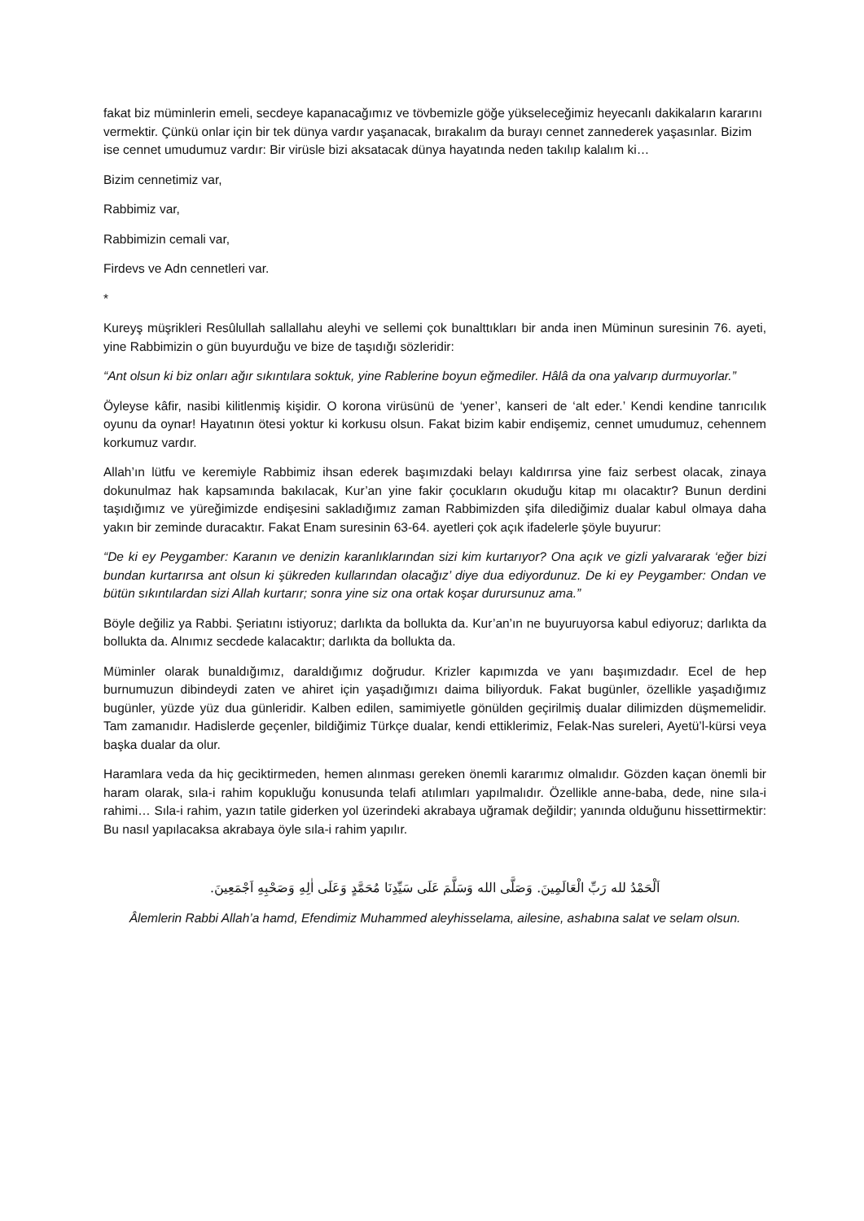fakat biz müminlerin emeli, secdeye kapanacağımız ve tövbemizle göğe yükseleceğimiz heyecanlı dakikaların kararını vermektir. Çünkü onlar için bir tek dünya vardır yaşanacak, bırakalım da burayı cennet zannederek yaşasınlar. Bizim ise cennet umudumuz vardır: Bir virüsle bizi aksatacak dünya hayatında neden takılıp kalalım ki…
Bizim cennetimiz var,
Rabbimiz var,
Rabbimizin cemali var,
Firdevs ve Adn cennetleri var.
*
Kureyş müşrikleri Resûlullah sallallahu aleyhi ve sellemi çok bunalttıkları bir anda inen Müminun suresinin 76. ayeti, yine Rabbimizin o gün buyurduğu ve bize de taşıdığı sözleridir:
“Ant olsun ki biz onları ağır sıkıntılara soktuk, yine Rablerine boyun eğmediler. Hâlâ da ona yalvarıp durmuyorlar.”
Öyleyse kâfir, nasibi kilitlenmiş kişidir. O korona virüsünü de ‘yener’, kanseri de ‘alt eder.’ Kendi kendine tanrıcılık oyunu da oynar! Hayatının ötesi yoktur ki korkusu olsun. Fakat bizim kabir endişemiz, cennet umudumuz, cehennem korkumuz vardır.
Allah’ın lütfu ve keremiyle Rabbimiz ihsan ederek başımızdaki belayı kaldırırsa yine faiz serbest olacak, zinaya dokunulmaz hak kapsamında bakılacak, Kur’an yine fakir çocukların okuduğu kitap mı olacaktır? Bunun derdini taşıdığımız ve yüreğimizde endişesini sakladığımız zaman Rabbimizden şifa dilediğimiz dualar kabul olmaya daha yakın bir zeminde duracaktır. Fakat Enam suresinin 63-64. ayetleri çok açık ifadelerle şöyle buyurur:
“De ki ey Peygamber: Karanın ve denizin karanlıklarından sizi kim kurtarıyor? Ona açık ve gizli yalvararak ‘eğer bizi bundan kurtarırsa ant olsun ki şükreden kullarından olacağız’ diye dua ediyordunuz. De ki ey Peygamber: Ondan ve bütün sıkıntılardan sizi Allah kurtarır; sonra yine siz ona ortak koşar durursunuz ama.”
Böyle değiliz ya Rabbi. Şeriatını istiyoruz; darlıkta da bollukta da. Kur’an’ın ne buyuruyorsa kabul ediyoruz; darlıkta da bollukta da. Alnımız secdede kalacaktır; darlıkta da bollukta da.
Müminler olarak bunaldığımız, daraldığımız doğrudur. Krizler kapımızda ve yanı başımızdadır. Ecel de hep burnumuzun dibindeydi zaten ve ahiret için yaşadığımızı daima biliyorduk. Fakat bugünler, özellikle yaşadığımız bugünler, yüzde yüz dua günleridir. Kalben edilen, samimiyetle gönülden geçirilmiş dualar dilimizden düşmemelidir. Tam zamanıdır. Hadislerde geçenler, bildiğimiz Türkçe dualar, kendi ettiklerimiz, Felak-Nas sureleri, Ayetü’l-kürsi veya başka dualar da olur.
Haramlara veda da hiç geciktirmeden, hemen alınması gereken önemli kararımız olmalıdır. Gözden kaçan önemli bir haram olarak, sıla-i rahim kopukluğu konusunda telafi atılımları yapılmalıdır. Özellikle anne-baba, dede, nine sıla-i rahimi… Sıla-i rahim, yazın tatile giderken yol üzerindeki akrabaya uğramak değildir; yanında olduğunu hissettirmektir: Bu nasıl yapılacaksa akrabaya öyle sıla-i rahim yapılır.
اَلْحَمْدُ لله رَبِّ الْعَالَمِينَ. وَصَلَّى الله وَسَلَّمَ عَلَى سَيِّدِنَا مُحَمَّدٍ وَعَلَى اٰلِهِ وَصَحْبِهِ اَجْمَعِينَ.
Âlemlerin Rabbi Allah’a hamd, Efendimiz Muhammed aleyhisselama, ailesine, ashabına salat ve selam olsun.